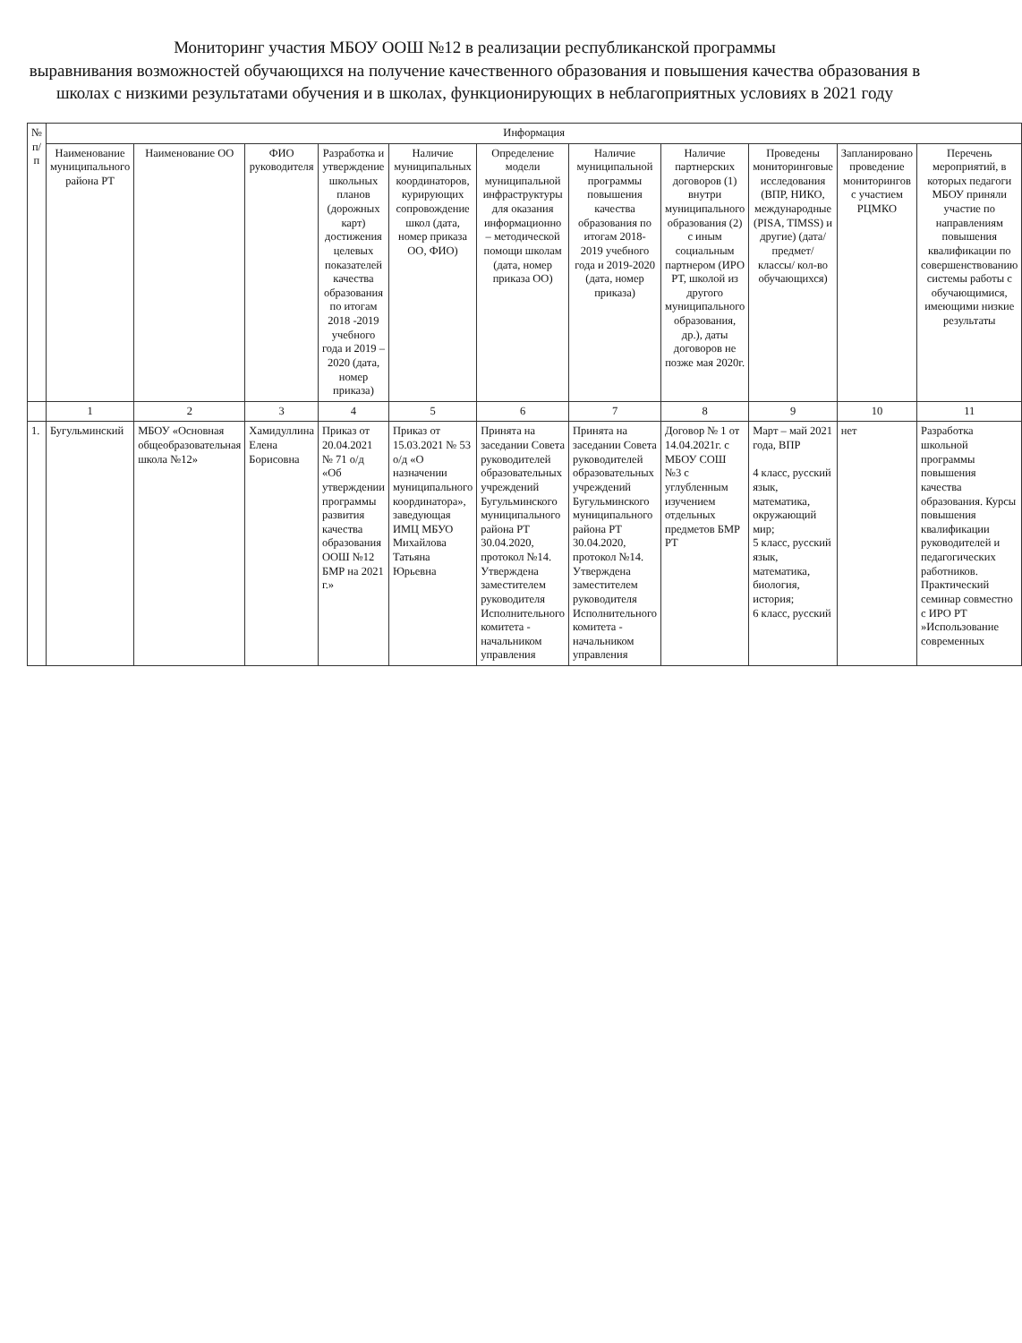Мониторинг участия МБОУ ООШ №12 в реализации республиканской программы
выравнивания возможностей обучающихся на получение качественного образования и повышения качества образования в школах с низкими результатами обучения и в школах, функционирующих в неблагоприятных условиях в 2021 году
| № п/п | Информация | | | | | | | | | | |
| --- | --- | --- | --- | --- | --- | --- | --- | --- | --- | --- | --- |
| | Наименование муниципального района РТ | Наименование ОО | ФИО руководителя | Разработка и утверждение школьных планов (дорожных карт) достижения целевых показателей качества образования по итогам 2018 -2019 учебного года и 2019 – 2020 (дата, номер приказа) | Наличие муниципальных координаторов, курирующих сопровождение школ (дата, номер приказа ОО, ФИО) | Определение модели муниципальной инфраструктуры для оказания информационно – методической помощи школам (дата, номер приказа ОО) | Наличие муниципальной программы повышения качества образования по итогам 2018-2019 учебного года и 2019-2020 (дата, номер приказа) | Наличие партнерских договоров (1) внутри муниципального образования (2) с иным социальным партнером (ИРО РТ, школой из другого муниципального образования, др.), даты договоров не позже мая 2020г. | Проведены мониторинговые исследования (ВПР, НИКО, международные (PISA, TIMSS) и другие) (дата/предмет/ классы/ кол-во обучающихся) | Запланировано проведение мониторингов с участием РЦМКО | Перечень мероприятий, в которых педагоги МБОУ приняли участие по направлениям повышения квалификации по совершенствованию системы работы с обучающимися, имеющими низкие результаты |
| | 1 | 2 | 3 | 4 | 5 | 6 | 7 | 8 | 9 | 10 | 11 |
| 1. | Бугульминский | МБОУ «Основная общеобразовательная школа №12» | Хамидуллина Елена Борисовна | Приказ от 20.04.2021 № 71 о/д «Об утверждении программы развития качества образования ООШ №12 БМР на 2021 г.» | Приказ от 15.03.2021 № 53 о/д «О назначении муниципального координатора», заведующая ИМЦ МБУО Михайлова Татьяна Юрьевна | Принята на заседании Совета руководителей образовательных учреждений Бугульминского муниципального района РТ 30.04.2020, протокол №14. Утверждена заместителем руководителя Исполнительного комитета - начальником управления | Принята на заседании Совета руководителей образовательных учреждений Бугульминского муниципального района РТ 30.04.2020, протокол №14. Утверждена заместителем руководителя Исполнительного комитета - начальником управления | Договор № 1 от 14.04.2021г. с МБОУ СОШ №3 с углубленным изучением отдельных предметов БМР РТ | Март – май 2021 года, ВПР 4 класс, русский язык, математика, окружающий мир; 5 класс, русский язык, математика, биология, история; 6 класс, русский | нет | Разработка школьной программы повышения качества образования. Курсы повышения квалификации руководителей и педагогических работников. Практический семинар совместно с ИРО РТ »Использование современных |